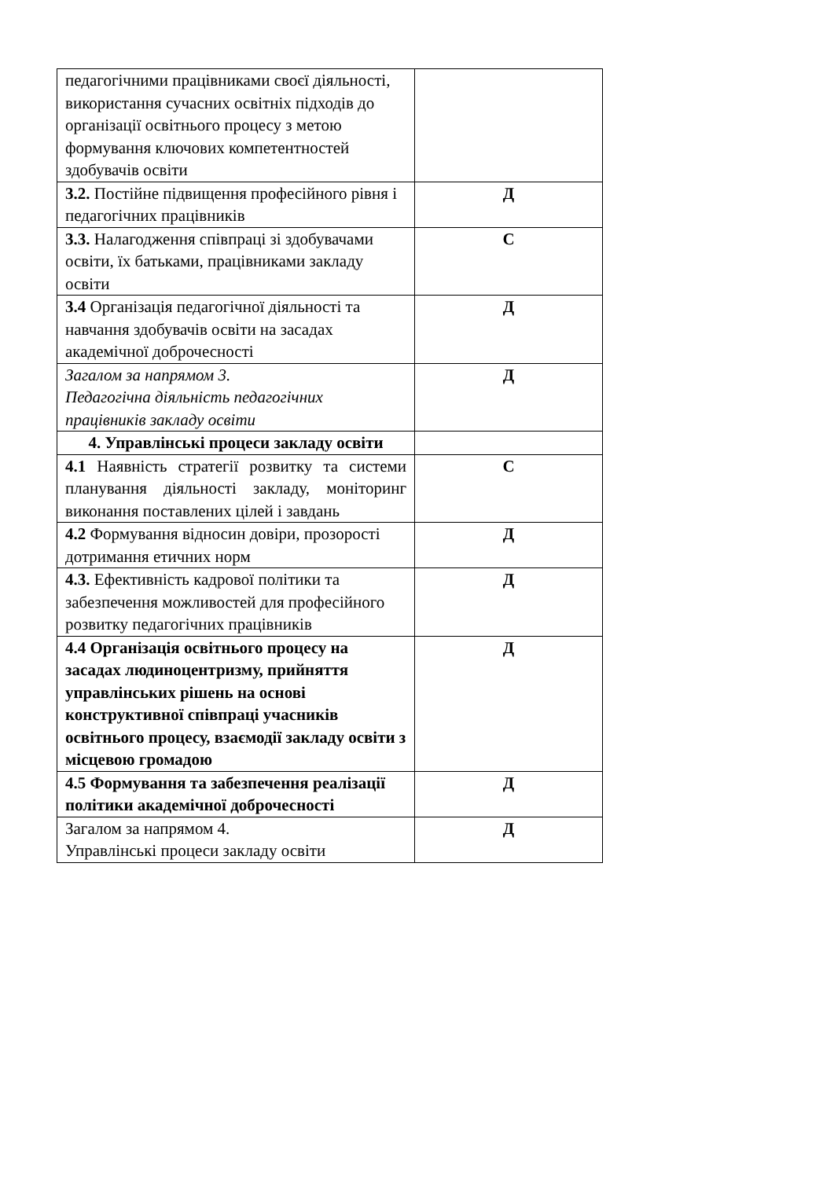| педагогічними працівниками своєї діяльності, використання сучасних освітніх підходів до організації освітнього процесу з метою формування ключових компетентностей здобувачів освіти | |
| 3.2. Постійне підвищення професійного рівня і педагогічних працівників | Д |
| 3.3. Налагодження співпраці зі здобувачами освіти, їх батьками, працівниками закладу освіти | С |
| 3.4 Організація педагогічної діяльності та навчання здобувачів освіти на засадах академічної доброчесності | Д |
| Загалом за напрямом 3. Педагогічна діяльність педагогічних працівників закладу освіти | Д |
| 4. Управлінські процеси закладу освіти | |
| 4.1 Наявність стратегії розвитку та системи планування діяльності закладу, моніторинг виконання поставлених цілей і завдань | С |
| 4.2 Формування відносин довіри, прозорості дотримання етичних норм | Д |
| 4.3. Ефективність кадрової політики та забезпечення можливостей для професійного розвитку педагогічних працівників | Д |
| 4.4 Організація освітнього процесу на засадах людиноцентризму, прийняття управлінських рішень на основі конструктивної співпраці учасників освітнього процесу, взаємодії закладу освіти з місцевою громадою | Д |
| 4.5 Формування та забезпечення реалізації політики академічної доброчесності | Д |
| Загалом за напрямом 4. Управлінські процеси закладу освіти | Д |